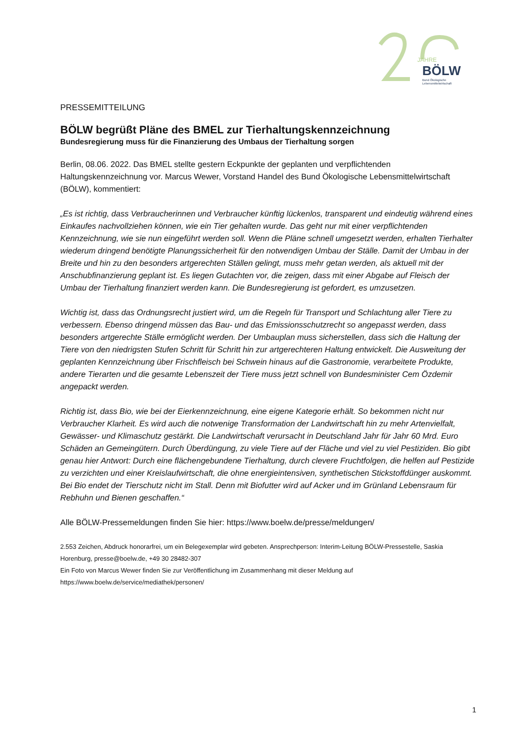JAHRE
BÖLW
Bund Ökologische
Lebensmittelwirtschaft
PRESSEMITTEILUNG
BÖLW begrüßt Pläne des BMEL zur Tierhaltungskennzeichnung
Bundesregierung muss für die Finanzierung des Umbaus der Tierhaltung sorgen
Berlin, 08.06. 2022. Das BMEL stellte gestern Eckpunkte der geplanten und verpflichtenden Haltungskennzeichnung vor. Marcus Wewer, Vorstand Handel des Bund Ökologische Lebensmittelwirtschaft (BÖLW), kommentiert:
„Es ist richtig, dass Verbraucherinnen und Verbraucher künftig lückenlos, transparent und eindeutig während eines Einkaufes nachvollziehen können, wie ein Tier gehalten wurde. Das geht nur mit einer verpflichtenden Kennzeichnung, wie sie nun eingeführt werden soll. Wenn die Pläne schnell umgesetzt werden, erhalten Tierhalter wiederum dringend benötigte Planungssicherheit für den notwendigen Umbau der Ställe. Damit der Umbau in der Breite und hin zu den besonders artgerechten Ställen gelingt, muss mehr getan werden, als aktuell mit der Anschubfinanzierung geplant ist. Es liegen Gutachten vor, die zeigen, dass mit einer Abgabe auf Fleisch der Umbau der Tierhaltung finanziert werden kann. Die Bundesregierung ist gefordert, es umzusetzen.
Wichtig ist, dass das Ordnungsrecht justiert wird, um die Regeln für Transport und Schlachtung aller Tiere zu verbessern. Ebenso dringend müssen das Bau- und das Emissionsschutzrecht so angepasst werden, dass besonders artgerechte Ställe ermöglicht werden. Der Umbauplan muss sicherstellen, dass sich die Haltung der Tiere von den niedrigsten Stufen Schritt für Schritt hin zur artgerechteren Haltung entwickelt. Die Ausweitung der geplanten Kennzeichnung über Frischfleisch bei Schwein hinaus auf die Gastronomie, verarbeitete Produkte, andere Tierarten und die gesamte Lebenszeit der Tiere muss jetzt schnell von Bundesminister Cem Özdemir angepackt werden.
Richtig ist, dass Bio, wie bei der Eierkennzeichnung, eine eigene Kategorie erhält. So bekommen nicht nur Verbraucher Klarheit. Es wird auch die notwenige Transformation der Landwirtschaft hin zu mehr Artenvielfalt, Gewässer- und Klimaschutz gestärkt. Die Landwirtschaft verursacht in Deutschland Jahr für Jahr 60 Mrd. Euro Schäden an Gemeingütern. Durch Überdüngung, zu viele Tiere auf der Fläche und viel zu viel Pestiziden. Bio gibt genau hier Antwort: Durch eine flächengebundene Tierhaltung, durch clevere Fruchtfolgen, die helfen auf Pestizide zu verzichten und einer Kreislaufwirtschaft, die ohne energieintensiven, synthetischen Stickstoffdünger auskommt. Bei Bio endet der Tierschutz nicht im Stall. Denn mit Biofutter wird auf Acker und im Grünland Lebensraum für Rebhuhn und Bienen geschaffen.“
Alle BÖLW-Pressemeldungen finden Sie hier: https://www.boelw.de/presse/meldungen/
2.553 Zeichen, Abdruck honorarfrei, um ein Belegexemplar wird gebeten. Ansprechperson: Interim-Leitung BÖLW-Pressestelle, Saskia Horenburg, presse@boelw.de, +49 30 28482-307
Ein Foto von Marcus Wewer finden Sie zur Veröffentlichung im Zusammenhang mit dieser Meldung auf https://www.boelw.de/service/mediathek/personen/
1